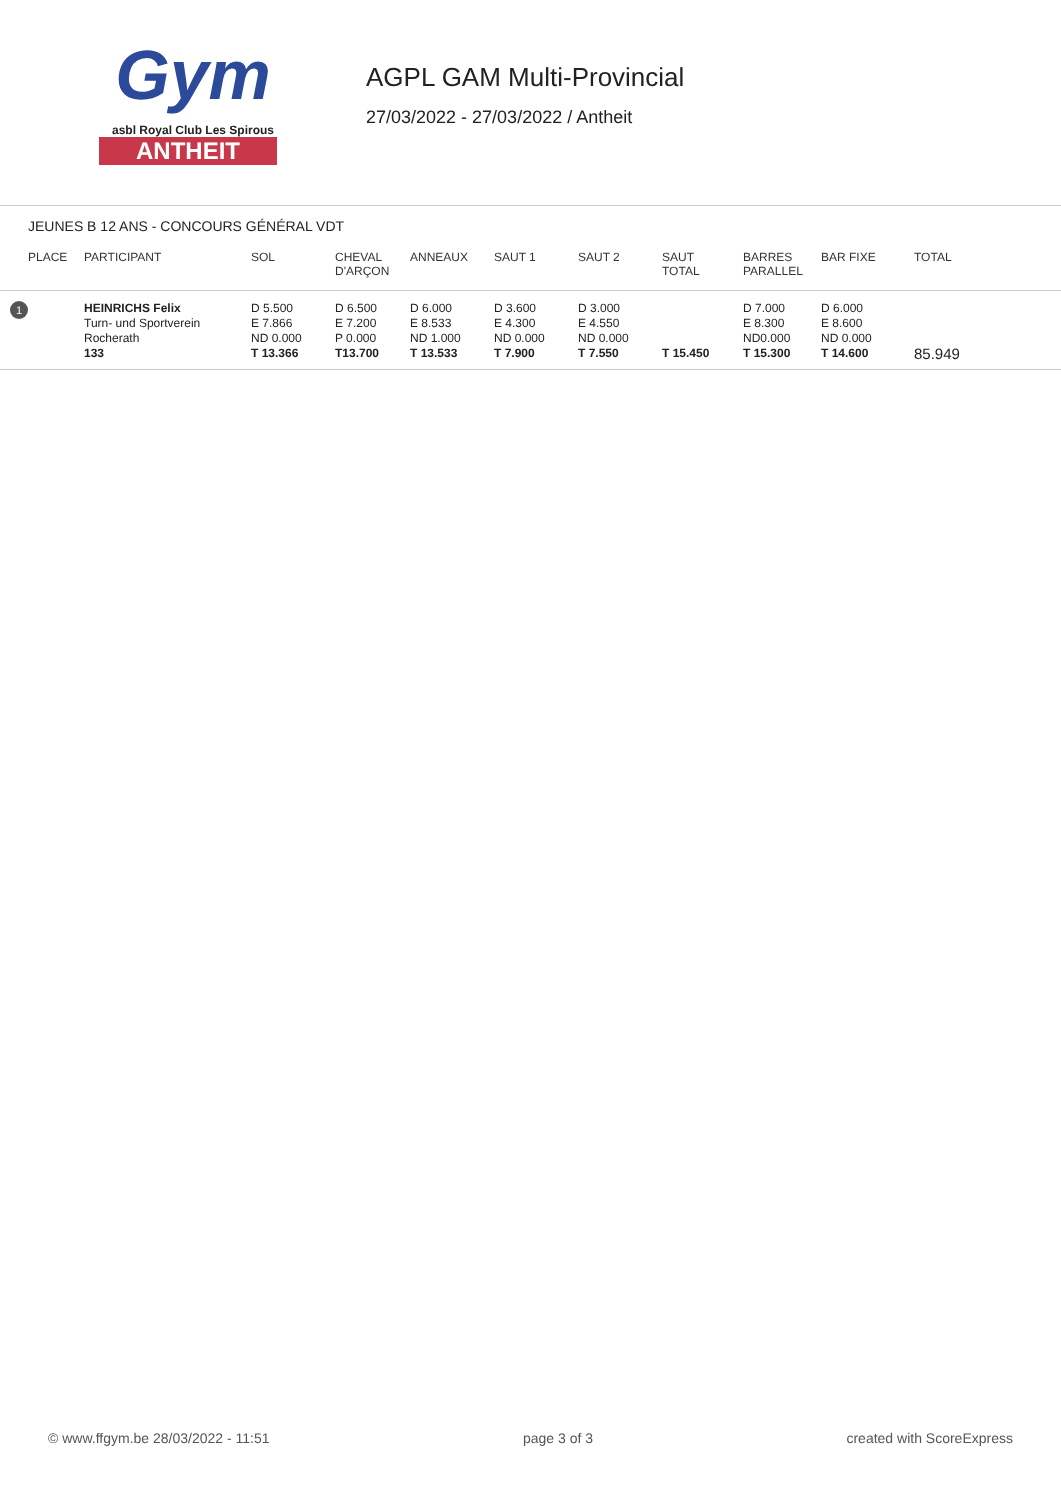Gym
asbl Royal Club Les Spirous
ANTHEIT
AGPL GAM Multi-Provincial
27/03/2022 - 27/03/2022 / Antheit
JEUNES B 12 ANS - CONCOURS GÉNÉRAL VDT
| PLACE | PARTICIPANT | SOL | CHEVAL D'ARÇON | ANNEAUX | SAUT 1 | SAUT 2 | SAUT TOTAL | BARRES PARALLEL | BAR FIXE | TOTAL |
| --- | --- | --- | --- | --- | --- | --- | --- | --- | --- | --- |
| 1 | HEINRICHS Felix Turn- und Sportverein Rocherath 133 | D 5.500 E 7.866 ND 0.000 T 13.366 | D 6.500 E 7.200 P 0.000 T13.700 | D 6.000 E 8.533 ND 1.000 T 13.533 | D 3.600 E 4.300 ND 0.000 T 7.900 | D 3.000 E 4.550 ND 0.000 T 7.550 | T 15.450 | D 7.000 E 8.300 ND0.000 T 15.300 | D 6.000 E 8.600 ND 0.000 T 14.600 | 85.949 |
© www.ffgym.be 28/03/2022 - 11:51 page 3 of 3 created with ScoreExpress